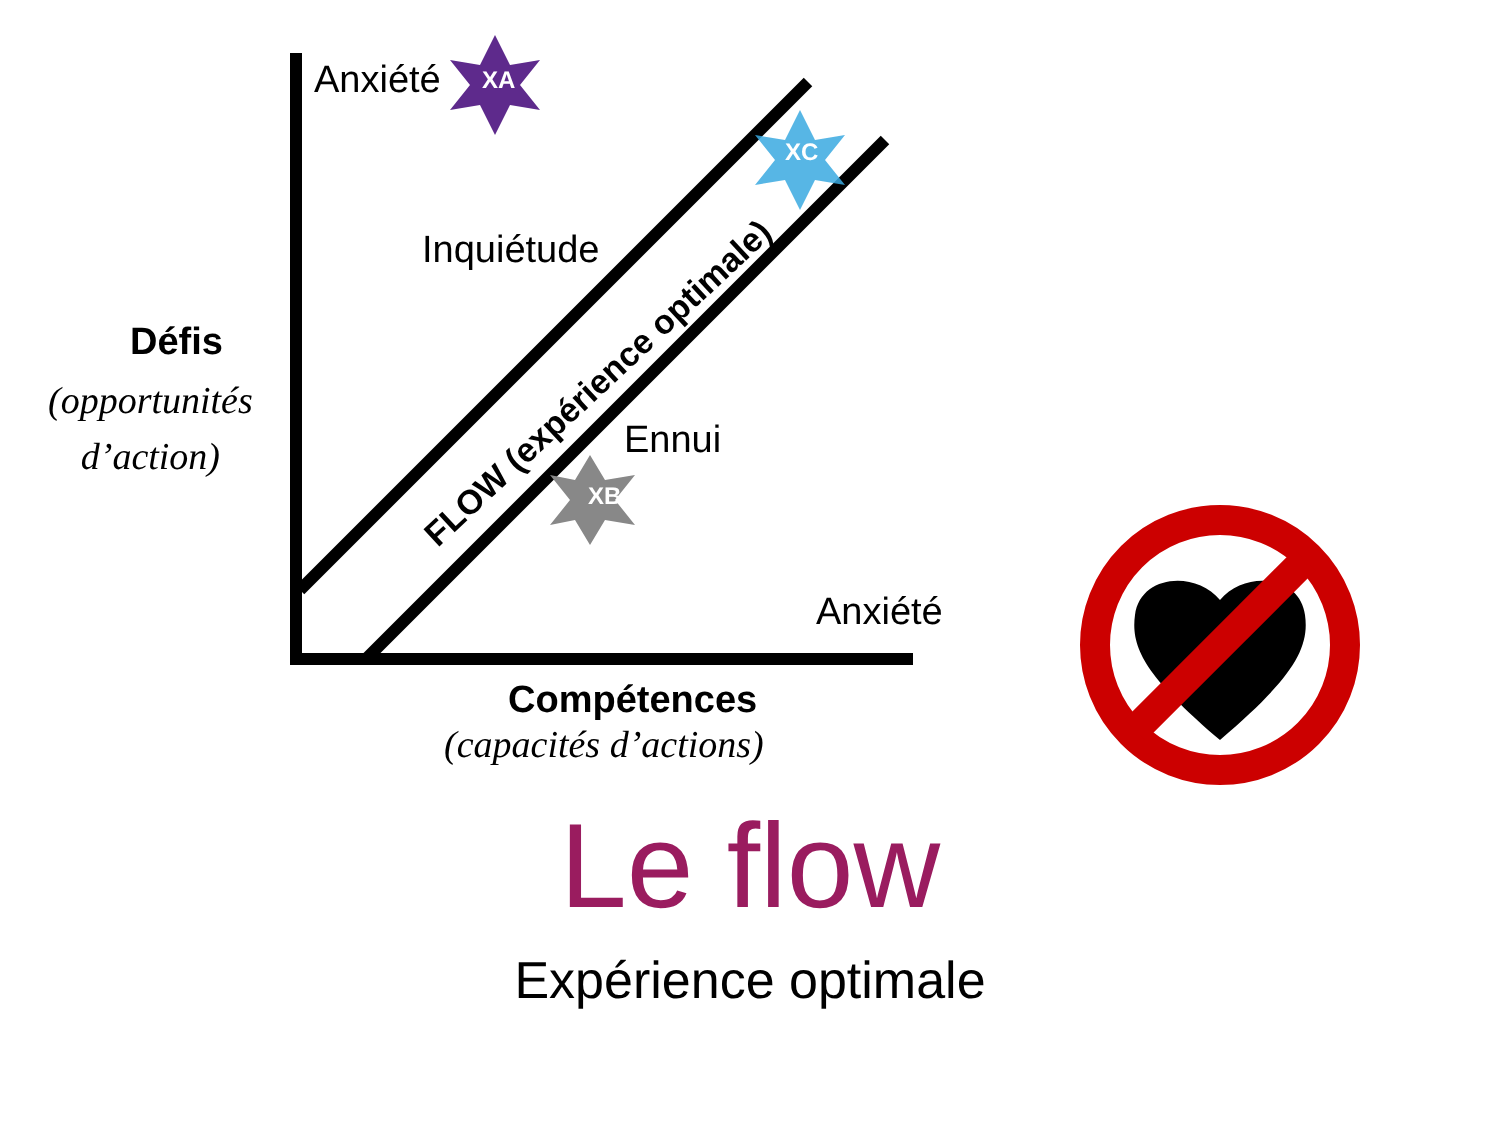Anxiété XA
XC
Inquiétude
Défis
(opportunités
d’action)
FLOW (expérience optimale)
Ennui
XB
Anxiété
Compétences
(capacités d’actions)
Le flow
Expérience optimale